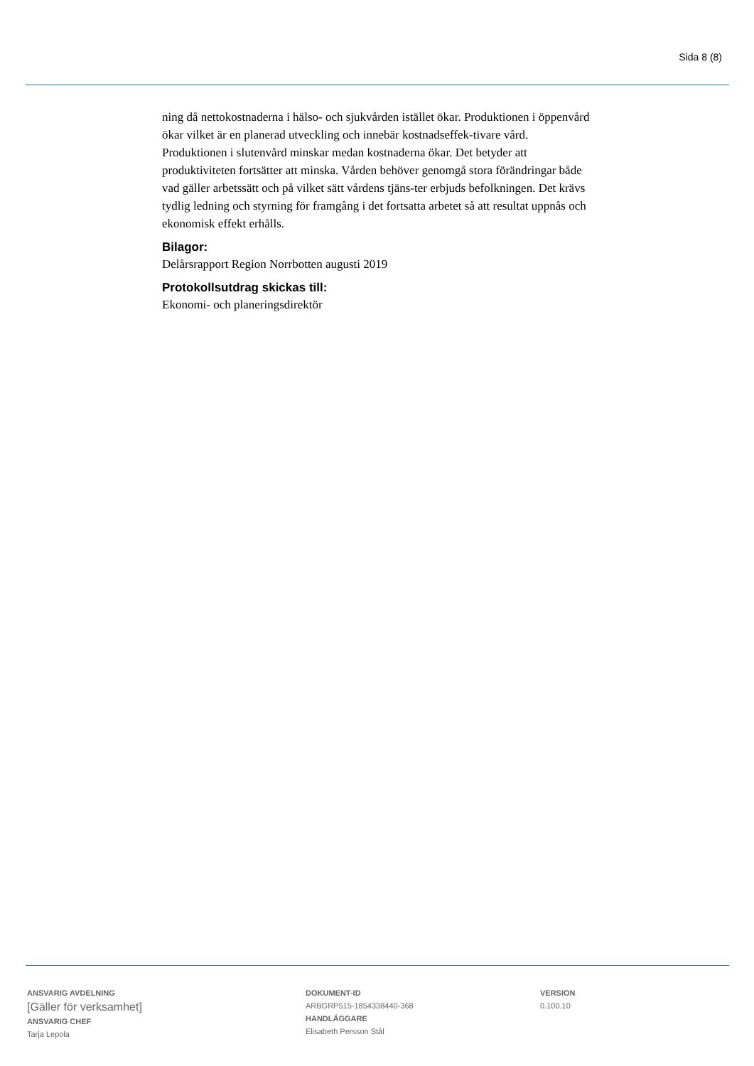Sida 8 (8)
ning då nettokostnaderna i hälso- och sjukvården istället ökar. Produktionen i öppenvård ökar vilket är en planerad utveckling och innebär kostnadseffek-tivare vård. Produktionen i slutenvård minskar medan kostnaderna ökar. Det betyder att produktiviteten fortsätter att minska. Vården behöver genomgå stora förändringar både vad gäller arbetssätt och på vilket sätt vårdens tjäns-ter erbjuds befolkningen. Det krävs tydlig ledning och styrning för framgång i det fortsatta arbetet så att resultat uppnås och ekonomisk effekt erhålls.
Bilagor:
Delårsrapport Region Norrbotten augusti 2019
Protokollsutdrag skickas till:
Ekonomi- och planeringsdirektör
ANSVARIG AVDELNING
[Gäller för verksamhet]
ANSVARIG CHEF
Tarja Lepola
DOKUMENT-ID
ARBGRP515-1854338440-368
HANDLÄGGARE
Elisabeth Persson Stål
VERSION
0.100.10